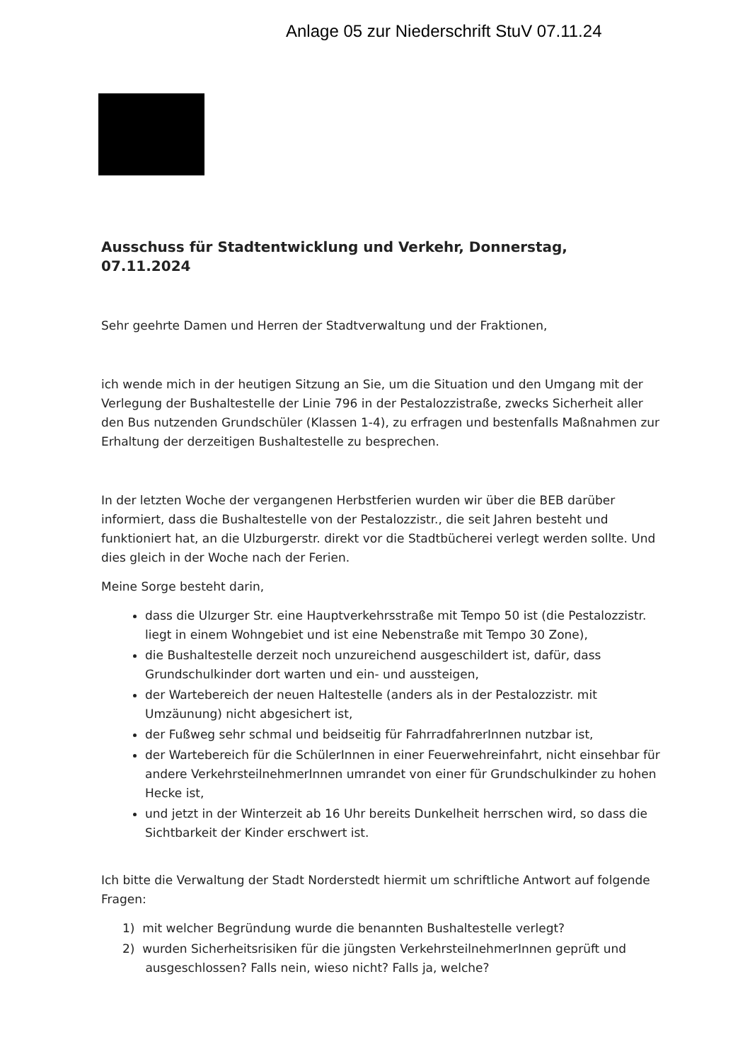Anlage 05 zur Niederschrift StuV 07.11.24
Ausschuss für Stadtentwicklung und Verkehr, Donnerstag, 07.11.2024
Sehr geehrte Damen und Herren der Stadtverwaltung und der Fraktionen,
ich wende mich in der heutigen Sitzung an Sie, um die Situation und den Umgang mit der Verlegung der Bushaltestelle der Linie 796 in der Pestalozzistraße, zwecks Sicherheit aller den Bus nutzenden Grundschüler (Klassen 1-4), zu erfragen und bestenfalls Maßnahmen zur Erhaltung der derzeitigen Bushaltestelle zu besprechen.
In der letzten Woche der vergangenen Herbstferien wurden wir über die BEB darüber informiert, dass die Bushaltestelle von der Pestalozzistr., die seit Jahren besteht und funktioniert hat, an die Ulzburgerstr. direkt vor die Stadtbücherei verlegt werden sollte. Und dies gleich in der Woche nach der Ferien.
Meine Sorge besteht darin,
dass die Ulzurger Str. eine Hauptverkehrsstraße mit Tempo 50 ist (die Pestalozzistr. liegt in einem Wohngebiet und ist eine Nebenstraße mit Tempo 30 Zone),
die Bushaltestelle derzeit noch unzureichend ausgeschildert ist, dafür, dass Grundschulkinder dort warten und ein- und aussteigen,
der Wartebereich der neuen Haltestelle (anders als in der Pestalozzistr. mit Umzäunung) nicht abgesichert ist,
der Fußweg sehr schmal und beidseitig für FahrradfahrerInnen nutzbar ist,
der Wartebereich für die SchülerInnen in einer Feuerwehreinfahrt, nicht einsehbar für andere VerkehrsteilnehmerInnen umrandet von einer für Grundschulkinder zu hohen Hecke ist,
und jetzt in der Winterzeit ab 16 Uhr bereits Dunkelheit herrschen wird, so dass die Sichtbarkeit der Kinder erschwert ist.
Ich bitte die Verwaltung der Stadt Norderstedt hiermit um schriftliche Antwort auf folgende Fragen:
1) mit welcher Begründung wurde die benannten Bushaltestelle verlegt?
2) wurden Sicherheitsrisiken für die jüngsten VerkehrsteilnehmerInnen geprüft und
ausgeschlossen? Falls nein, wieso nicht? Falls ja, welche?